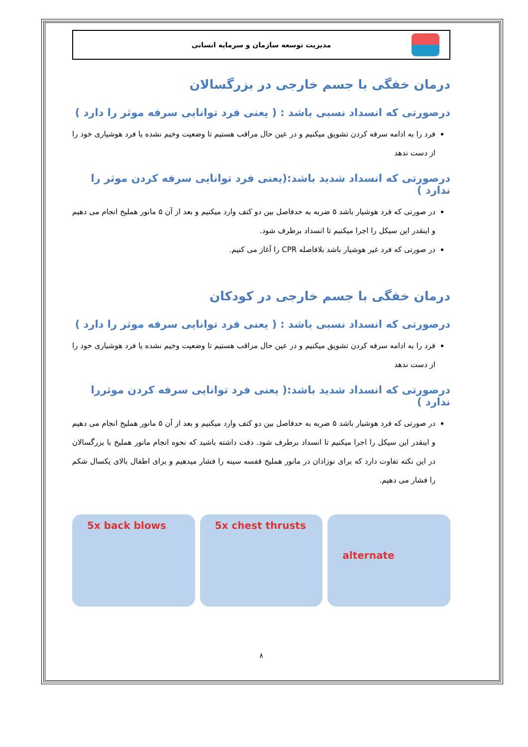مدیریت توسعه سازمان و سرمایه انسانی
درمان خفگی با جسم خارجی در بزرگسالان
درصورتی که انسداد نسبی باشد : ( یعنی فرد توانایی سرفه موثر را دارد )
فرد را به ادامه سرفه کردن تشویق میکنیم و در عین حال مراقب هستیم تا وضعیت وخیم نشده یا فرد هوشیاری خود را از دست ندهد
درصورتی که انسداد شدید باشد:(یعنی فرد توانایی سرفه کردن موثر را ندارد )
در صورتی که فرد هوشیار باشد ۵ ضربه به حدفاصل بین دو کتف وارد میکنیم و بعد از آن ۵ مانور هملیخ انجام می دهیم و اینقدر این سیکل را اجرا میکنیم تا انسداد برطرف شود.
در صورتی که فرد غیر هوشیار باشد بلافاصله CPR را آغاز می کنیم.
درمان خفگی با جسم خارجی در کودکان
درصورتی که انسداد نسبی باشد : ( یعنی فرد توانایی سرفه موثر را دارد )
فرد را به ادامه سرفه کردن تشویق میکنیم و در عین حال مراقب هستیم تا وضعیت وخیم نشده یا فرد هوشیاری خود را از دست ندهد
درصورتی که انسداد شدید باشد:( یعنی فرد توانایی سرفه کردن موثررا ندارد )
در صورتی که فرد هوشیار باشد ۵ ضربه به حدفاصل بین دو کتف وارد میکنیم و بعد از آن ۵ مانور هملیخ انجام می دهیم و اینقدر این سیکل را اجرا میکنیم تا انسداد برطرف شود. دقت داشته باشید که نحوه انجام مانور هملیخ با بزرگسالان در این نکته تفاوت دارد که برای نوزادان در مانور هملیخ قفسه سینه را فشار میدهیم و برای اطفال بالای یکسال شکم را فشار می دهیم.
5x back blows 5x chest thrusts
alternate
۸